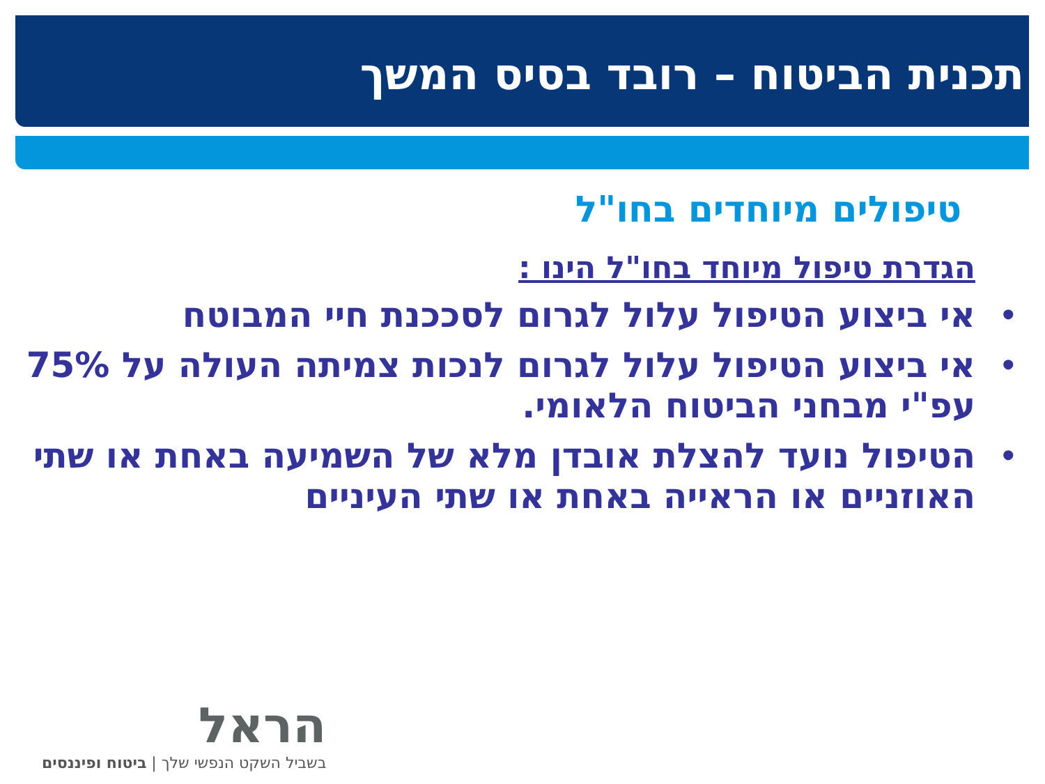תכנית הביטוח – רובד בסיס המשך
טיפולים מיוחדים בחו"ל
הגדרת טיפול מיוחד בחו"ל הינו :
• אי ביצוע הטיפול עלול לגרום לסככנת חיי המבוטח
• אי ביצוע הטיפול עלול לגרום לנכות צמיתה העולה על 75% עפ"י מבחני הביטוח הלאומי.
• הטיפול נועד להצלת אובדן מלא של השמיעה באחת או שתי האוזניים או הראייה באחת או שתי העיניים
הראל
בשביל השקט הנפשי שלך | ביטוח ופיננסים